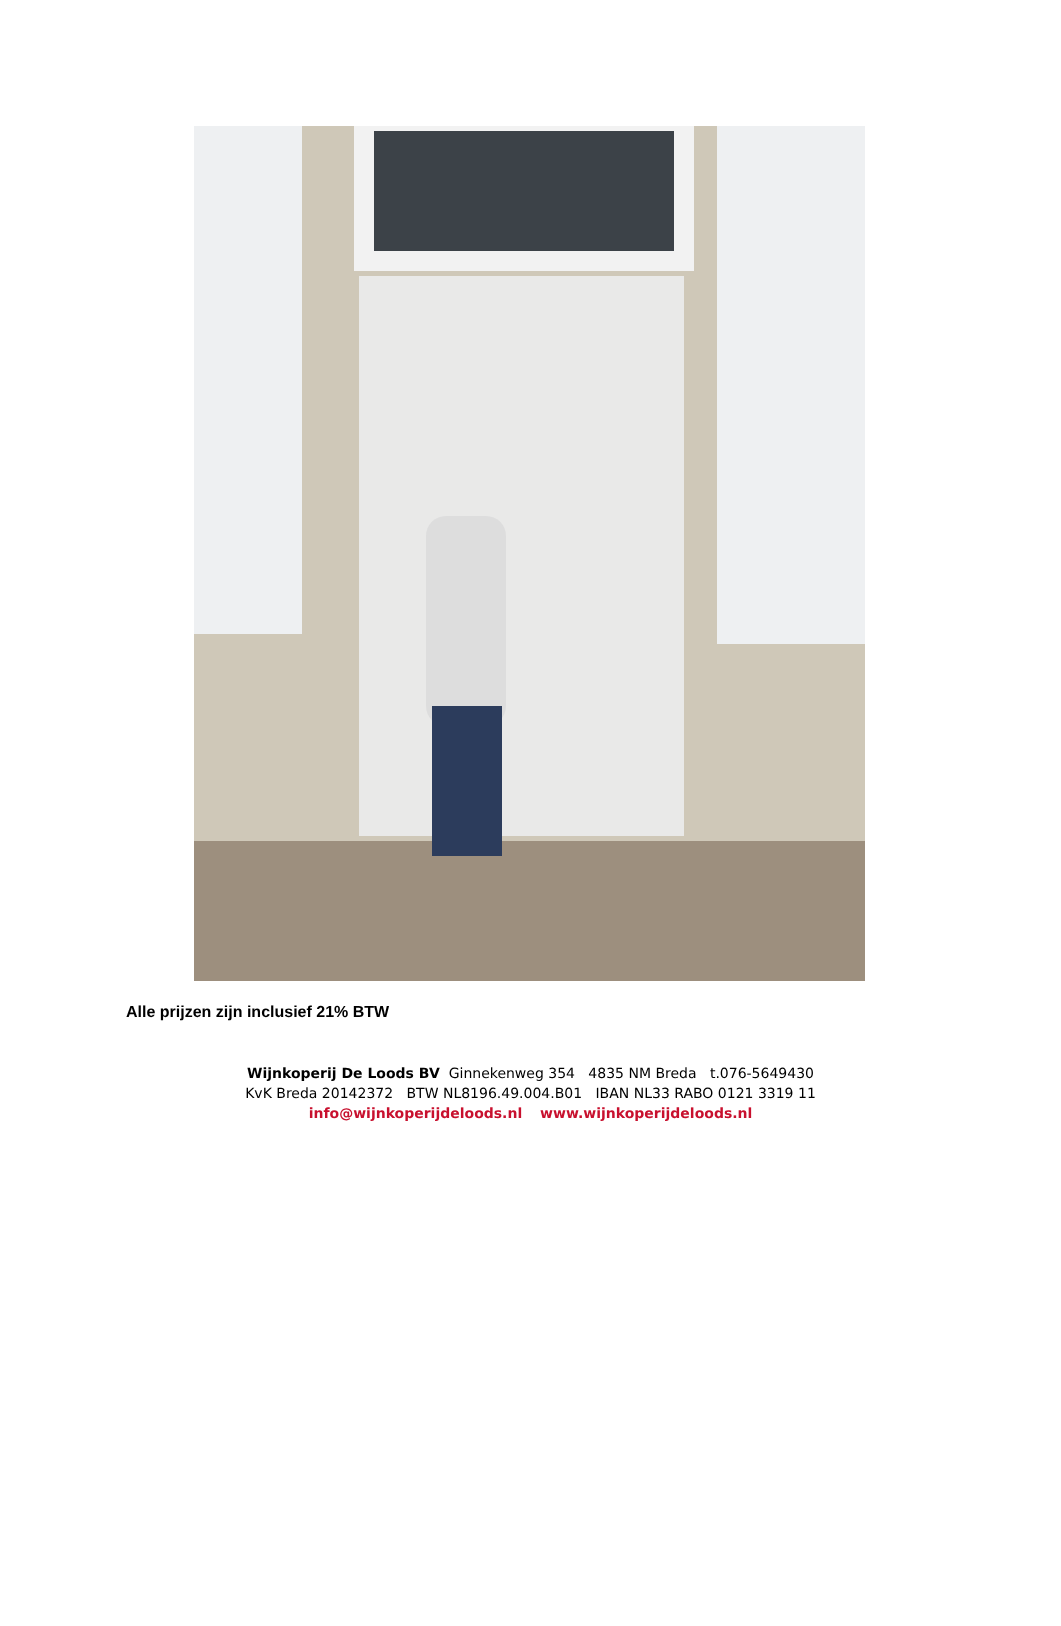Alle prijzen zijn inclusief 21% BTW
Wijnkoperij De Loods BV Ginnekenweg 354 4835 NM Breda t.076-5649430
KvK Breda 20142372 BTW NL8196.49.004.B01 IBAN NL33 RABO 0121 3319 11
info@wijnkoperijdeloods.nl www.wijnkoperijdeloods.nl